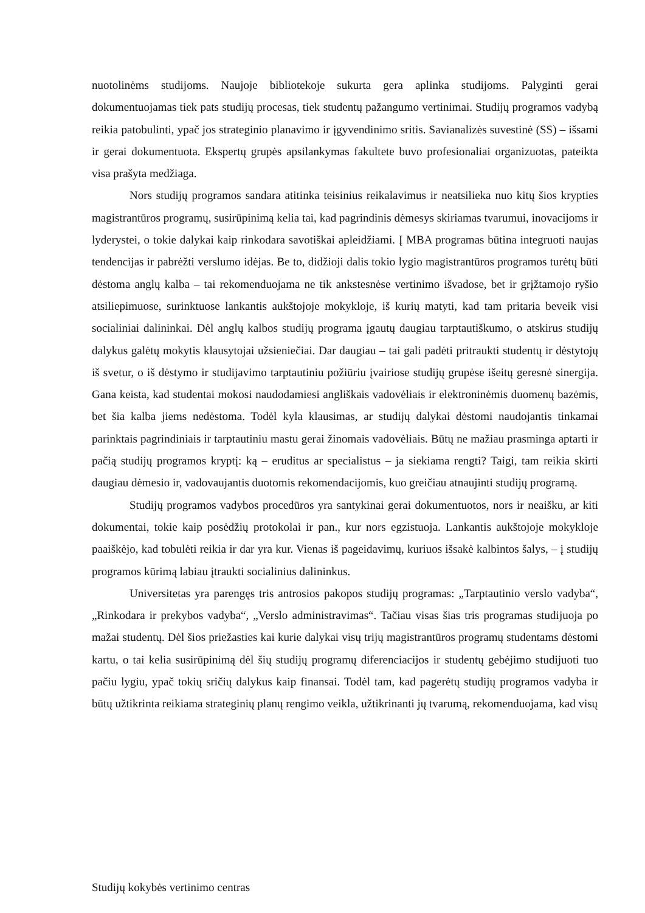nuotolinėms studijoms. Naujoje bibliotekoje sukurta gera aplinka studijoms. Palyginti gerai dokumentuojamas tiek pats studijų procesas, tiek studentų pažangumo vertinimai. Studijų programos vadybą reikia patobulinti, ypač jos strateginio planavimo ir įgyvendinimo sritis. Savianalizės suvestinė (SS) – išsami ir gerai dokumentuota. Ekspertų grupės apsilankymas fakultete buvo profesionaliai organizuotas, pateikta visa prašyta medžiaga.
Nors studijų programos sandara atitinka teisinius reikalavimus ir neatsilieka nuo kitų šios krypties magistrantūros programų, susirūpinimą kelia tai, kad pagrindinis dėmesys skiriamas tvarumui, inovacijoms ir lyderystei, o tokie dalykai kaip rinkodara savotiškai apleidžiami. Į MBA programas būtina integruoti naujas tendencijas ir pabrėžti verslumo idėjas. Be to, didžioji dalis tokio lygio magistrantūros programos turėtų būti dėstoma anglų kalba – tai rekomenduojama ne tik ankstesnėse vertinimo išvadose, bet ir grįžtamojo ryšio atsiliepimuose, surinktuose lankantis aukštojoje mokykloje, iš kurių matyti, kad tam pritaria beveik visi socialiniai dalininkai. Dėl anglų kalbos studijų programa įgautų daugiau tarptautiškumo, o atskirus studijų dalykus galėtų mokytis klausytojai užsieniečiai. Dar daugiau – tai gali padėti pritraukti studentų ir dėstytojų iš svetur, o iš dėstymo ir studijavimo tarptautiniu požiūriu įvairiose studijų grupėse išeitų geresnė sinergija. Gana keista, kad studentai mokosi naudodamiesi angliškais vadovėliais ir elektroninėmis duomenų bazėmis, bet šia kalba jiems nedėstoma. Todėl kyla klausimas, ar studijų dalykai dėstomi naudojantis tinkamai parinktais pagrindiniais ir tarptautiniu mastu gerai žinomais vadovėliais. Būtų ne mažiau prasminga aptarti ir pačią studijų programos kryptį: ką – eruditus ar specialistus – ja siekiama rengti? Taigi, tam reikia skirti daugiau dėmesio ir, vadovaujantis duotomis rekomendacijomis, kuo greičiau atnaujinti studijų programą.
Studijų programos vadybos procedūros yra santykinai gerai dokumentuotos, nors ir neaišku, ar kiti dokumentai, tokie kaip posėdžių protokolai ir pan., kur nors egzistuoja. Lankantis aukštojoje mokykloje paaiškėjo, kad tobulėti reikia ir dar yra kur. Vienas iš pageidavimų, kuriuos išsakė kalbintos šalys, – į studijų programos kūrimą labiau įtraukti socialinius dalininkus.
Universitetas yra parengęs tris antrosios pakopos studijų programas: „Tarptautinio verslo vadyba“, „Rinkodara ir prekybos vadyba“, „Verslo administravimas“. Tačiau visas šias tris programas studijuoja po mažai studentų. Dėl šios priežasties kai kurie dalykai visų trijų magistrantūros programų studentams dėstomi kartu, o tai kelia susirūpinimą dėl šių studijų programų diferenciacijos ir studentų gebėjimo studijuoti tuo pačiu lygiu, ypač tokių sričių dalykus kaip finansai. Todėl tam, kad pagerėtų studijų programos vadyba ir būtų užtikrinta reikiama strateginių planų rengimo veikla, užtikrinanti jų tvarumą, rekomenduojama, kad visų
Studijų kokybės vertinimo centras